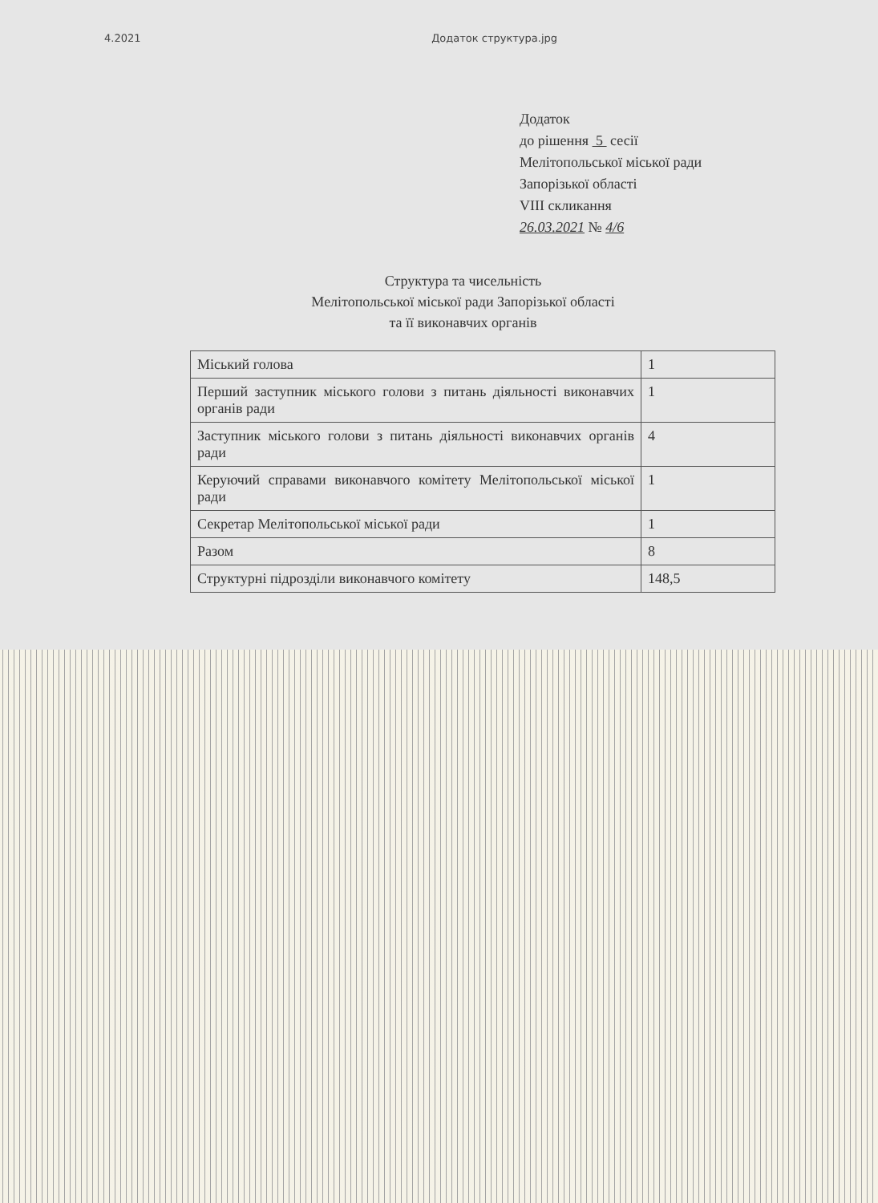4.2021 Додаток структура.jpg
Додаток
до рішення 5 сесії
Мелітопольської міської ради
Запорізької області
VIII скликання
26.03.2021 № 4/6
Структура та чисельність
Мелітопольської міської ради Запорізької області
та її виконавчих органів
| Міський голова | 1 |
| Перший заступник міського голови з питань діяльності виконавчих органів ради | 1 |
| Заступник міського голови з питань діяльності виконавчих органів ради | 4 |
| Керуючий справами виконавчого комітету Мелітопольської міської ради | 1 |
| Секретар Мелітопольської міської ради | 1 |
| Разом | 8 |
| Структурні підрозділи виконавчого комітету | 148,5 |